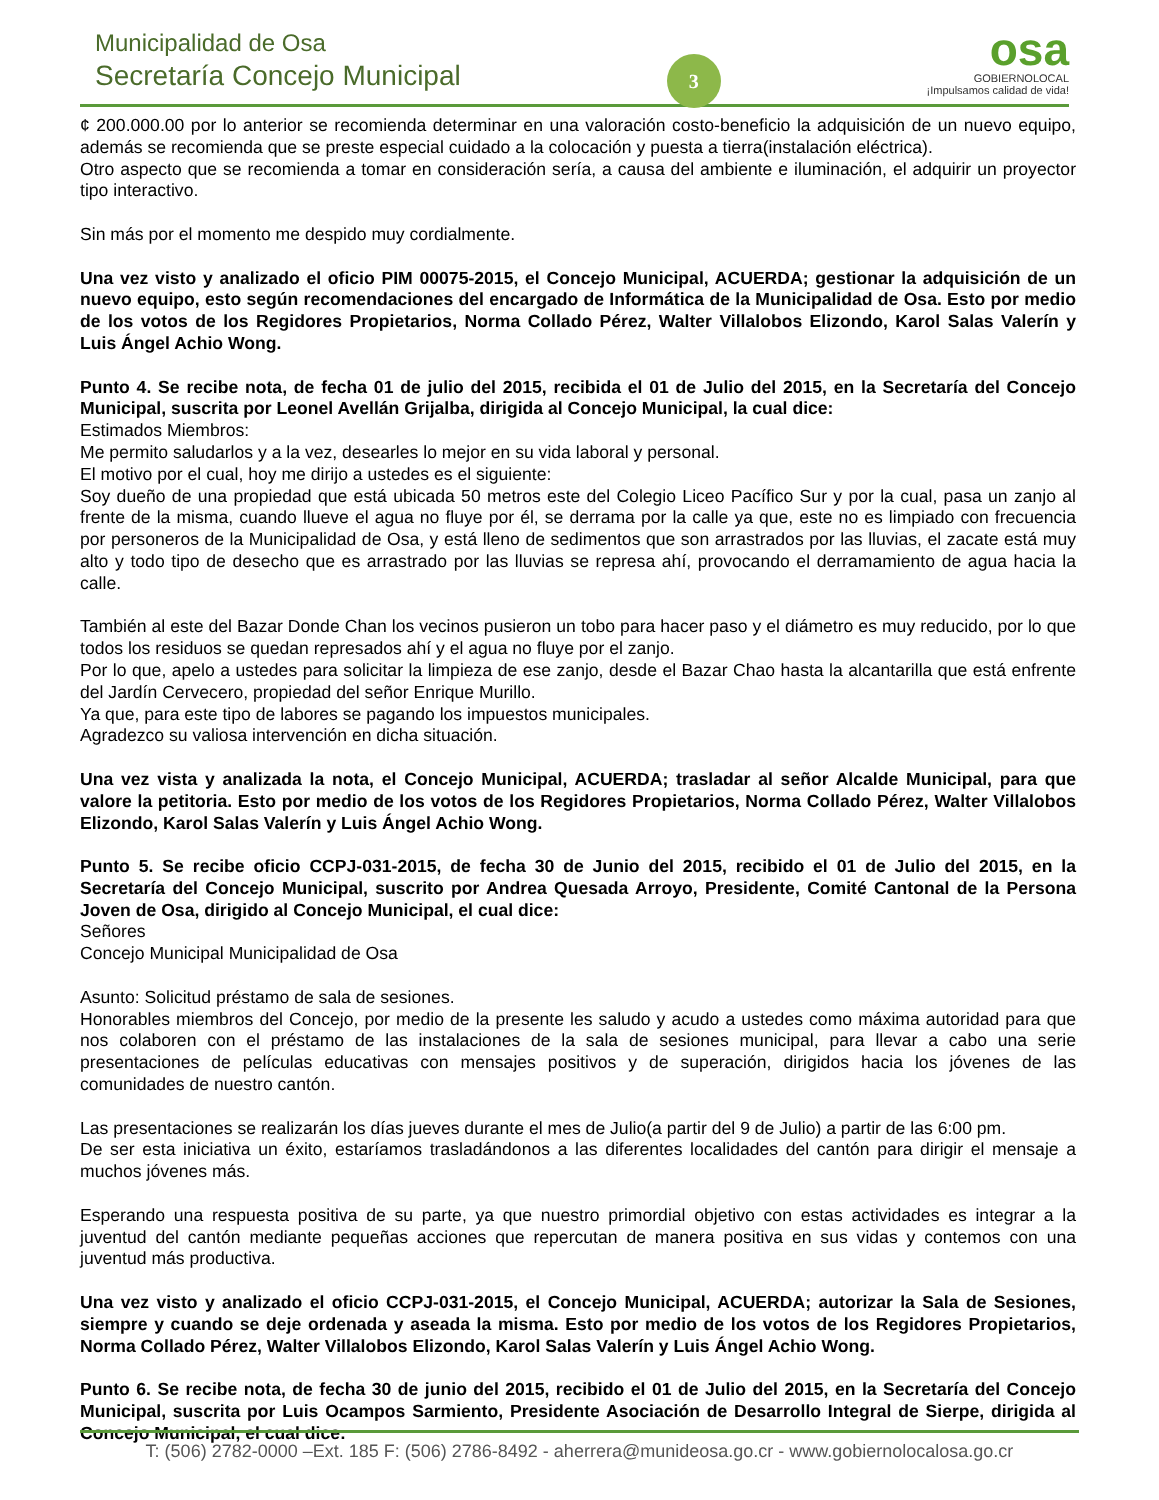Municipalidad de Osa
Secretaría Concejo Municipal
3
osa
GOBIERNOLOCAL
¡Impulsamos calidad de vida!
¢ 200.000.00 por lo anterior se recomienda determinar en una valoración costo-beneficio la adquisición de un nuevo equipo, además se recomienda que se preste especial cuidado a la colocación y puesta a tierra(instalación eléctrica).
Otro aspecto que se recomienda a tomar en consideración sería, a causa del ambiente e iluminación, el adquirir un proyector tipo interactivo.
Sin más por el momento me despido muy cordialmente.
Una vez visto y analizado el oficio PIM 00075-2015, el Concejo Municipal, ACUERDA; gestionar la adquisición de un nuevo equipo, esto según recomendaciones del encargado de Informática de la Municipalidad de Osa. Esto por medio de los votos de los Regidores Propietarios, Norma Collado Pérez, Walter Villalobos Elizondo, Karol Salas Valerín y Luis Ángel Achio Wong.
Punto 4. Se recibe nota, de fecha 01 de julio del 2015, recibida el 01 de Julio del 2015, en la Secretaría del Concejo Municipal, suscrita por Leonel Avellán Grijalba, dirigida al Concejo Municipal, la cual dice:
Estimados Miembros:
Me permito saludarlos y a la vez, desearles lo mejor en su vida laboral y personal.
El motivo por el cual, hoy me dirijo a ustedes es el siguiente:
Soy dueño de una propiedad que está ubicada 50 metros este del Colegio Liceo Pacífico Sur y por la cual, pasa un zanjo al frente de la misma, cuando llueve el agua no fluye por él, se derrama por la calle ya que, este no es limpiado con frecuencia por personeros de la Municipalidad de Osa, y está lleno de sedimentos que son arrastrados por las lluvias, el zacate está muy alto y todo tipo de desecho que es arrastrado por las lluvias se represa ahí, provocando el derramamiento de agua hacia la calle.
También al este del Bazar Donde Chan los vecinos pusieron un tobo para hacer paso y el diámetro es muy reducido, por lo que todos los residuos se quedan represados ahí y el agua no fluye por el zanjo.
Por lo que, apelo a ustedes para solicitar la limpieza de ese zanjo, desde el Bazar Chao hasta la alcantarilla que está enfrente del Jardín Cervecero, propiedad del señor Enrique Murillo.
Ya que, para este tipo de labores se pagando los impuestos municipales.
Agradezco su valiosa intervención en dicha situación.
Una vez vista y analizada la nota, el Concejo Municipal, ACUERDA; trasladar al señor Alcalde Municipal, para que valore la petitoria. Esto por medio de los votos de los Regidores Propietarios, Norma Collado Pérez, Walter Villalobos Elizondo, Karol Salas Valerín y Luis Ángel Achio Wong.
Punto 5. Se recibe oficio CCPJ-031-2015, de fecha 30 de Junio del 2015, recibido el 01 de Julio del 2015, en la Secretaría del Concejo Municipal, suscrito por Andrea Quesada Arroyo, Presidente, Comité Cantonal de la Persona Joven de Osa, dirigido al Concejo Municipal, el cual dice:
Señores
Concejo Municipal Municipalidad de Osa
Asunto: Solicitud préstamo de sala de sesiones.
Honorables miembros del Concejo, por medio de la presente les saludo y acudo a ustedes como máxima autoridad para que nos colaboren con el préstamo de las instalaciones de la sala de sesiones municipal, para llevar a cabo una serie presentaciones de películas educativas con mensajes positivos y de superación, dirigidos hacia los jóvenes de las comunidades de nuestro cantón.
Las presentaciones se realizarán los días jueves durante el mes de Julio(a partir del 9 de Julio) a partir de las 6:00 pm.
De ser esta iniciativa un éxito, estaríamos trasladándonos a las diferentes localidades del cantón para dirigir el mensaje a muchos jóvenes más.
Esperando una respuesta positiva de su parte, ya que nuestro primordial objetivo con estas actividades es integrar a la juventud del cantón mediante pequeñas acciones que repercutan de manera positiva en sus vidas y contemos con una juventud más productiva.
Una vez visto y analizado el oficio CCPJ-031-2015, el Concejo Municipal, ACUERDA; autorizar la Sala de Sesiones, siempre y cuando se deje ordenada y aseada la misma. Esto por medio de los votos de los Regidores Propietarios, Norma Collado Pérez, Walter Villalobos Elizondo, Karol Salas Valerín y Luis Ángel Achio Wong.
Punto 6. Se recibe nota, de fecha 30 de junio del 2015, recibido el 01 de Julio del 2015, en la Secretaría del Concejo Municipal, suscrita por Luis Ocampos Sarmiento, Presidente Asociación de Desarrollo Integral de Sierpe, dirigida al Concejo Municipal, el cual dice:
T: (506) 2782-0000 –Ext. 185 F: (506) 2786-8492 - aherrera@munideosa.go.cr - www.gobiernolocalosa.go.cr